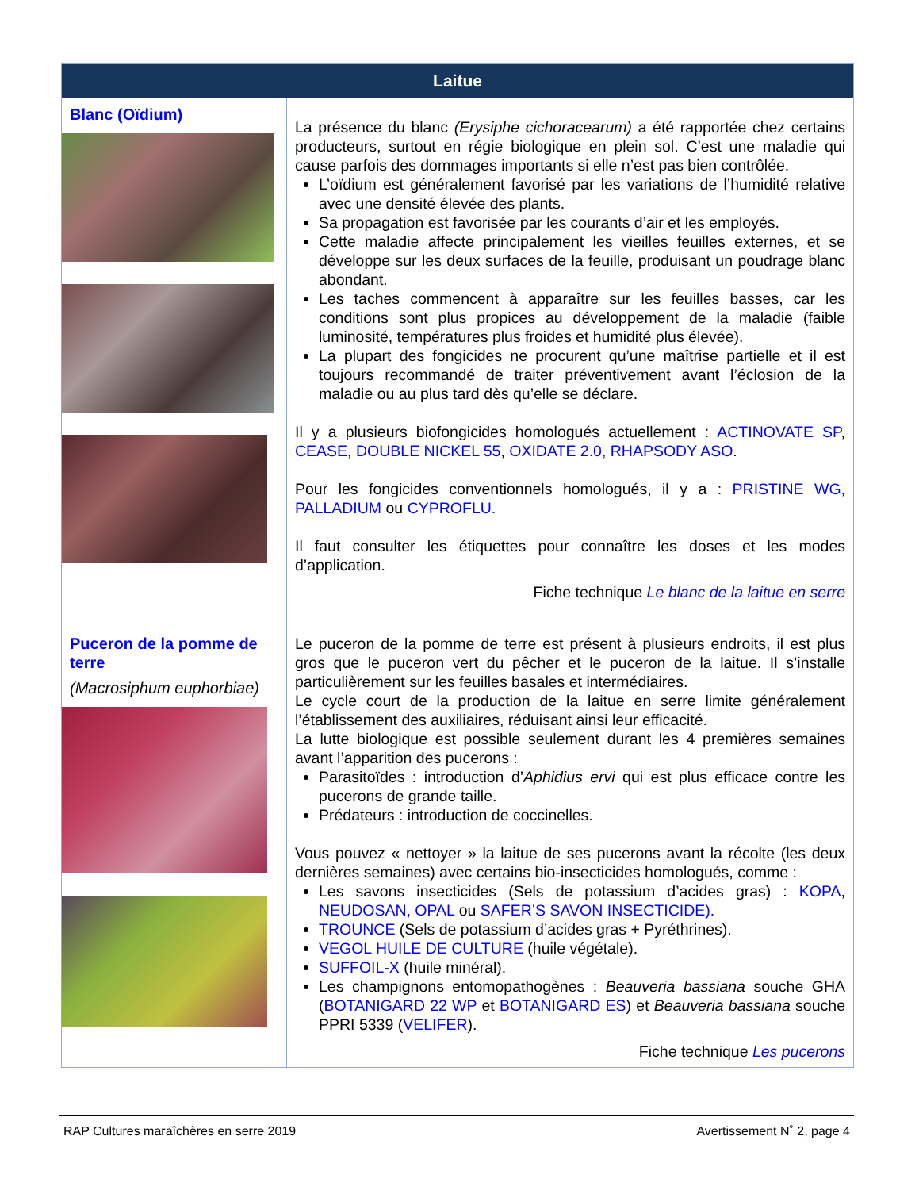| Laitue | |
| --- | --- |
| Blanc (Oïdium) | La présence du blanc (Erysiphe cichoracearum) a été rapportée chez certains producteurs, surtout en régie biologique en plein sol. C’est une maladie qui cause parfois des dommages importants si elle n’est pas bien contrôlée. L’oïdium est généralement favorisé par les variations de l’humidité relative avec une densité élevée des plants. Sa propagation est favorisée par les courants d’air et les employés. Cette maladie affecte principalement les vieilles feuilles externes, et se développe sur les deux surfaces de la feuille, produisant un poudrage blanc abondant. Les taches commencent à apparaître sur les feuilles basses, car les conditions sont plus propices au développement de la maladie (faible luminosité, températures plus froides et humidité plus élevée). La plupart des fongicides ne procurent qu’une maîtrise partielle et il est toujours recommandé de traiter préventivement avant l’éclosion de la maladie ou au plus tard dès qu’elle se déclare. Il y a plusieurs biofongicides homologués actuellement : ACTINOVATE SP , CEASE , DOUBLE NICKEL 55 , OXIDATE 2.0, RHAPSODY ASO . Pour les fongicides conventionnels homologués, il y a : PRISTINE WG, PALLADIUM ou CYPROFLU. Il faut consulter les étiquettes pour connaître les doses et les modes d’application. Fiche technique Le blanc de la laitue en serre |
| Puceron de la pomme de terre (Macrosiphum euphorbiae) | Le puceron de la pomme de terre est présent à plusieurs endroits, il est plus gros que le puceron vert du pêcher et le puceron de la laitue. Il s’installe particulièrement sur les feuilles basales et intermédiaires. Le cycle court de la production de la laitue en serre limite généralement l’établissement des auxiliaires, réduisant ainsi leur efficacité. La lutte biologique est possible seulement durant les 4 premières semaines avant l’apparition des pucerons : Parasitoïdes : introduction d’ Aphidius ervi qui est plus efficace contre les pucerons de grande taille. Prédateurs : introduction de coccinelles. Vous pouvez « nettoyer » la laitue de ses pucerons avant la récolte (les deux dernières semaines) avec certains bio-insecticides homologués, comme : Les savons insecticides (Sels de potassium d’acides gras) : KOPA , NEUDOSAN, OPAL ou SAFER’S SAVON INSECTICIDE). TROUNCE (Sels de potassium d’acides gras + Pyréthrines). VEGOL HUILE DE CULTURE (huile végétale). SUFFOIL-X (huile minéral). Les champignons entomopathogènes : Beauveria bassiana souche GHA ( BOTANIGARD 22 WP et BOTANIGARD ES ) et Beauveria bassiana souche PPRI 5339 ( VELIFER ). Fiche technique Les pucerons |
RAP Cultures maraîchères en serre 2019 Avertissement N˚ 2, page 4